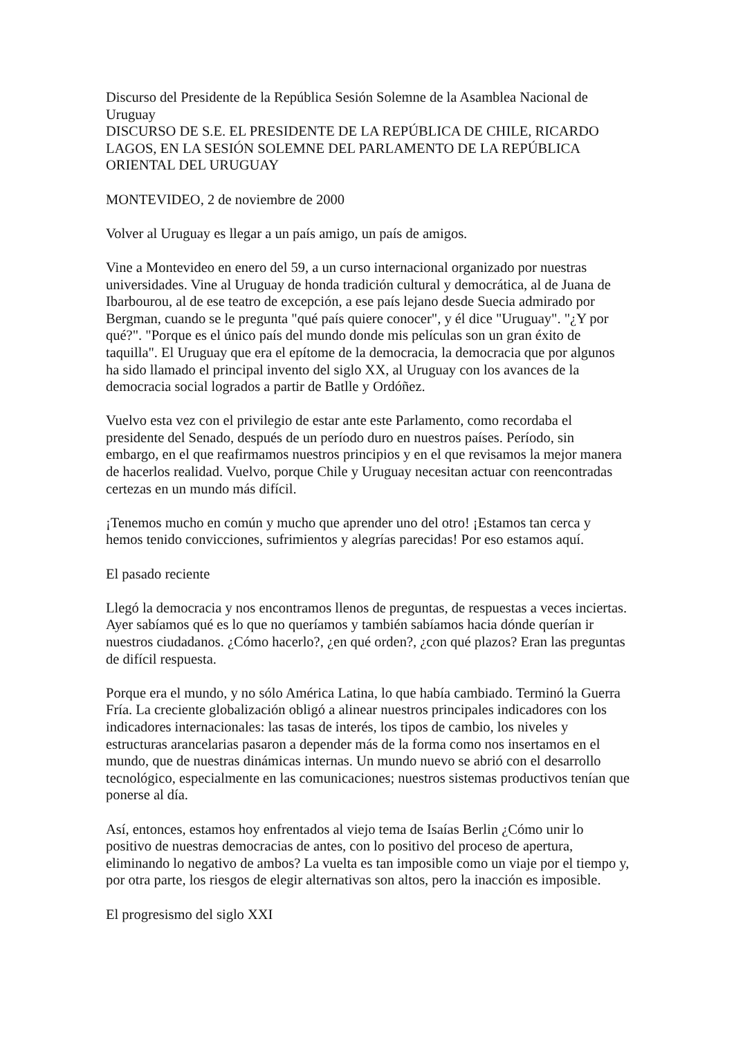Discurso del Presidente de la República Sesión Solemne de la Asamblea Nacional de Uruguay
DISCURSO DE S.E. EL PRESIDENTE DE LA REPÚBLICA DE CHILE, RICARDO LAGOS, EN LA SESIÓN SOLEMNE DEL PARLAMENTO DE LA REPÚBLICA ORIENTAL DEL URUGUAY
MONTEVIDEO, 2 de noviembre de 2000
Volver al Uruguay es llegar a un país amigo, un país de amigos.
Vine a Montevideo en enero del 59, a un curso internacional organizado por nuestras universidades. Vine al Uruguay de honda tradición cultural y democrática, al de Juana de Ibarbourou, al de ese teatro de excepción, a ese país lejano desde Suecia admirado por Bergman, cuando se le pregunta "qué país quiere conocer", y él dice "Uruguay". "¿Y por qué?". "Porque es el único país del mundo donde mis películas son un gran éxito de taquilla". El Uruguay que era el epítome de la democracia, la democracia que por algunos ha sido llamado el principal invento del siglo XX, al Uruguay con los avances de la democracia social logrados a partir de Batlle y Ordóñez.
Vuelvo esta vez con el privilegio de estar ante este Parlamento, como recordaba el presidente del Senado, después de un período duro en nuestros países. Período, sin embargo, en el que reafirmamos nuestros principios y en el que revisamos la mejor manera de hacerlos realidad. Vuelvo, porque Chile y Uruguay necesitan actuar con reencontradas certezas en un mundo más difícil.
¡Tenemos mucho en común y mucho que aprender uno del otro! ¡Estamos tan cerca y hemos tenido convicciones, sufrimientos y alegrías parecidas! Por eso estamos aquí.
El pasado reciente
Llegó la democracia y nos encontramos llenos de preguntas, de respuestas a veces inciertas. Ayer sabíamos qué es lo que no queríamos y también sabíamos hacia dónde querían ir nuestros ciudadanos. ¿Cómo hacerlo?, ¿en qué orden?, ¿con qué plazos? Eran las preguntas de difícil respuesta.
Porque era el mundo, y no sólo América Latina, lo que había cambiado. Terminó la Guerra Fría. La creciente globalización obligó a alinear nuestros principales indicadores con los indicadores internacionales: las tasas de interés, los tipos de cambio, los niveles y estructuras arancelarias pasaron a depender más de la forma como nos insertamos en el mundo, que de nuestras dinámicas internas. Un mundo nuevo se abrió con el desarrollo tecnológico, especialmente en las comunicaciones; nuestros sistemas productivos tenían que ponerse al día.
Así, entonces, estamos hoy enfrentados al viejo tema de Isaías Berlin ¿Cómo unir lo positivo de nuestras democracias de antes, con lo positivo del proceso de apertura, eliminando lo negativo de ambos? La vuelta es tan imposible como un viaje por el tiempo y, por otra parte, los riesgos de elegir alternativas son altos, pero la inacción es imposible.
El progresismo del siglo XXI